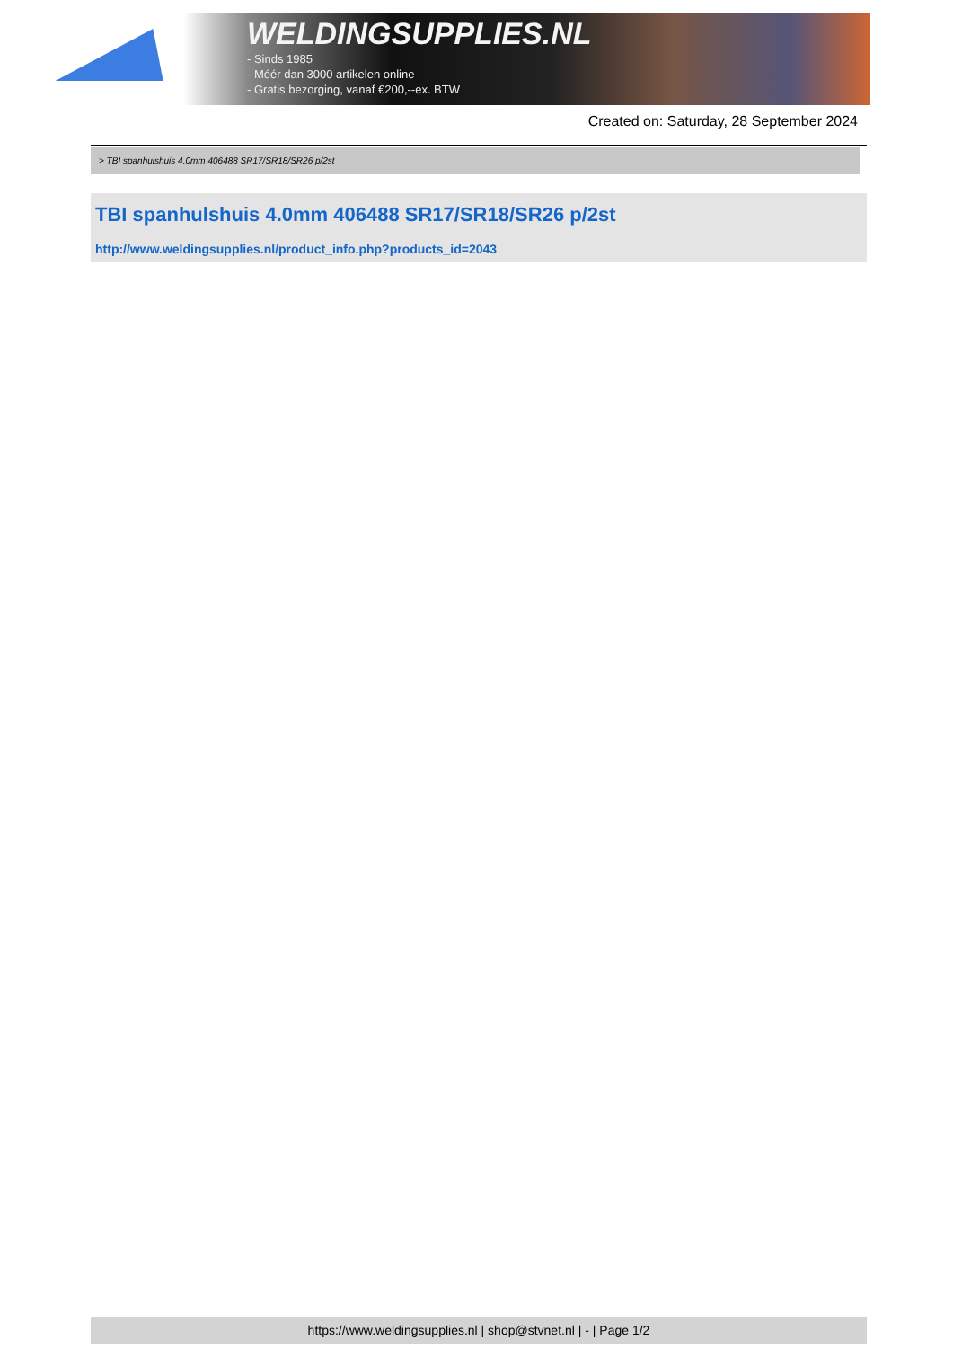WELDINGSUPPLIES.NL
- Sinds 1985
- Méér dan 3000 artikelen online
- Gratis bezorging, vanaf €200,--ex. BTW
Created on: Saturday, 28 September 2024
> TBI spanhulshuis 4.0mm 406488 SR17/SR18/SR26 p/2st
TBI spanhulshuis 4.0mm 406488 SR17/SR18/SR26 p/2st
http://www.weldingsupplies.nl/product_info.php?products_id=2043
https://www.weldingsupplies.nl | shop@stvnet.nl | - | Page 1/2